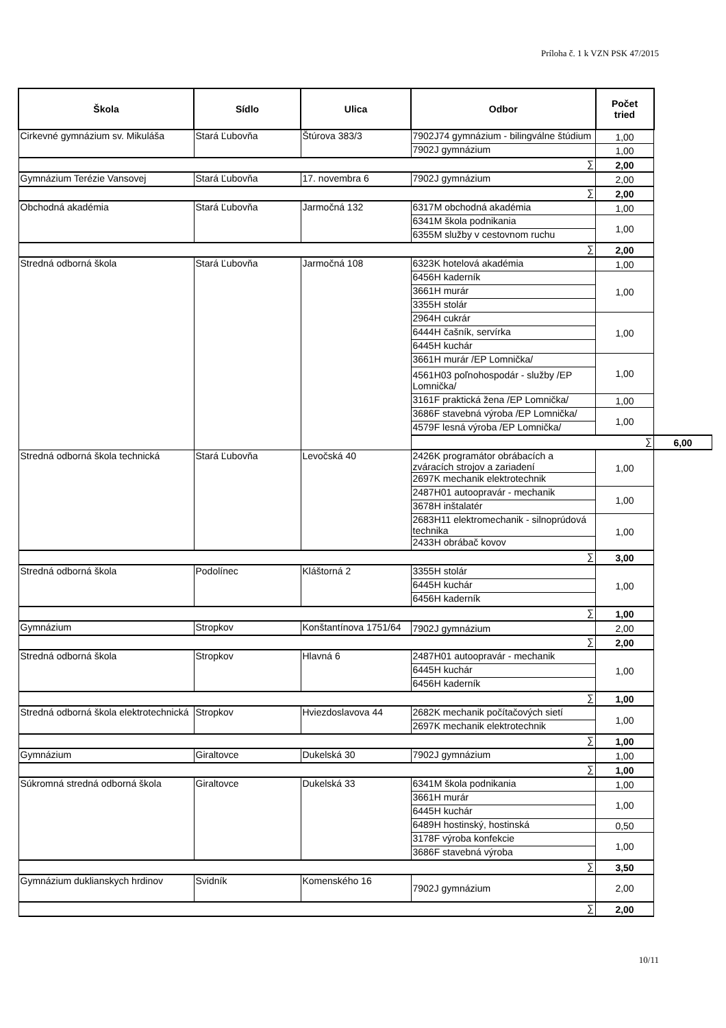Príloha č. 1 k VZN PSK 47/2015
| Škola | Sídlo | Ulica | Odbor | Počet tried | |
| --- | --- | --- | --- | --- | --- |
| Cirkevné gymnázium sv. Mikuláša | Stará Ľubovňa | Štúrova 383/3 | 7902J74 gymnázium - bilingválne štúdium | 1,00 | |
| | | | 7902J gymnázium | 1,00 | |
| ∑ | | | | 2,00 | |
| Gymnázium Terézie Vansovej | Stará Ľubovňa | 17. novembra 6 | 7902J gymnázium | 2,00 | |
| ∑ | | | | 2,00 | |
| Obchodná akadémia | Stará Ľubovňa | Jarmočná 132 | 6317M obchodná akadémia | 1,00 | |
| | | | 6341M škola podnikania | 1,00 | |
| | | | 6355M služby v cestovnom ruchu | | |
| ∑ | | | | 2,00 | |
| Stredná odborná škola | Stará Ľubovňa | Jarmočná 108 | 6323K hotelová akadémia | 1,00 | |
| | | | 6456H kaderník | 1,00 | |
| | | | 3661H murár | | |
| | | | 3355H stolár | | |
| | | | 2964H cukrár | 1,00 | |
| | | | 6444H čašník, servírka | | |
| | | | 6445H kuchár | | |
| | | | 3661H murár /EP Lomnička/ | 1,00 | |
| | | | 4561H03 poľnohospodár - služby /EP Lomnička/ | | |
| | | | 3161F praktická žena /EP Lomnička/ | 1,00 | |
| | | | 3686F stavebná výroba /EP Lomnička/ | 1,00 | |
| | | | 4579F lesná výroba /EP Lomnička/ | | |
| | | | ∑ | | 6,00 |
| Stredná odborná škola technická | Stará Ľubovňa | Levočská 40 | 2426K programátor obrábacích a zváracích strojov a zariadení | 1,00 | |
| | | | 2697K mechanik elektrotechnik | | |
| | | | 2487H01 autoopravár - mechanik | 1,00 | |
| | | | 3678H inštalatér | | |
| | | | 2683H11 elektromechanik - silnoprúdová technika | 1,00 | |
| | | | 2433H obrábač kovov | | |
| ∑ | | | | 3,00 | |
| Stredná odborná škola | Podolínec | Kláštorná 2 | 3355H stolár | 1,00 | |
| | | | 6445H kuchár | | |
| | | | 6456H kaderník | | |
| ∑ | | | | 1,00 | |
| Gymnázium | Stropkov | Konštantínova 1751/64 | 7902J gymnázium | 2,00 | |
| ∑ | | | | 2,00 | |
| Stredná odborná škola | Stropkov | Hlavná 6 | 2487H01 autoopravár - mechanik | 1,00 | |
| | | | 6445H kuchár | | |
| | | | 6456H kaderník | | |
| ∑ | | | | 1,00 | |
| Stredná odborná škola elektrotechnická | Stropkov | Hviezdoslavova 44 | 2682K mechanik počítačových sietí | 1,00 | |
| | | | 2697K mechanik elektrotechnik | | |
| ∑ | | | | 1,00 | |
| Gymnázium | Giraltovce | Dukelská 30 | 7902J gymnázium | 1,00 | |
| ∑ | | | | 1,00 | |
| Súkromná stredná odborná škola | Giraltovce | Dukelská 33 | 6341M škola podnikania | 1,00 | |
| | | | 3661H murár | 1,00 | |
| | | | 6445H kuchár | | |
| | | | 6489H hostinský, hostinská | 0,50 | |
| | | | 3178F výroba konfekcie | 1,00 | |
| | | | 3686F stavebná výroba | | |
| ∑ | | | | 3,50 | |
| Gymnázium duklianskych hrdinov | Svidník | Komenského 16 | 7902J gymnázium | 2,00 | |
| ∑ | | | | 2,00 | |
10/11